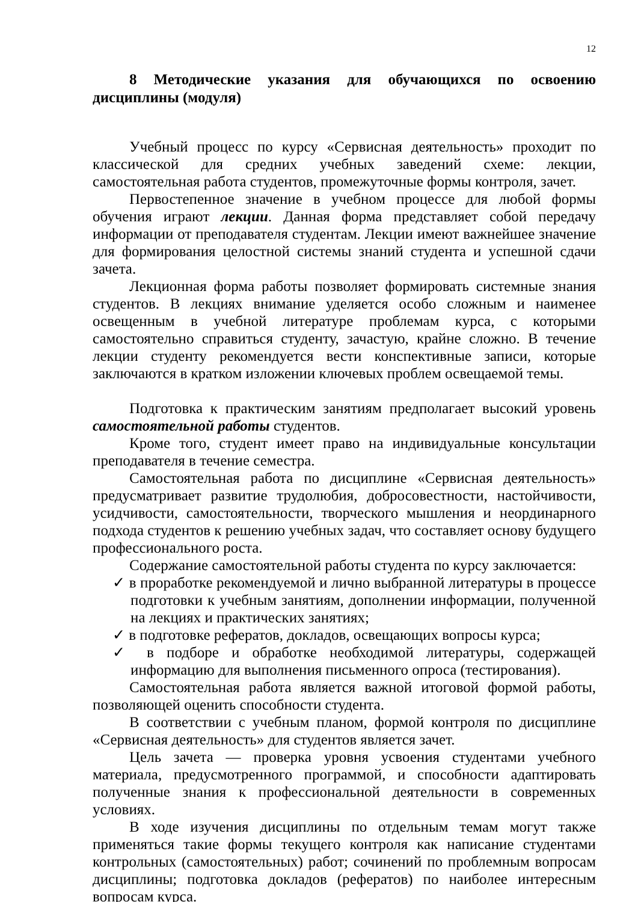12
8 Методические указания для обучающихся по освоению дисциплины (модуля)
Учебный процесс по курсу «Сервисная деятельность» проходит по классической для средних учебных заведений схеме: лекции, самостоятельная работа студентов, промежуточные формы контроля, зачет.
Первостепенное значение в учебном процессе для любой формы обучения играют лекции. Данная форма представляет собой передачу информации от преподавателя студентам. Лекции имеют важнейшее значение для формирования целостной системы знаний студента и успешной сдачи зачета.
Лекционная форма работы позволяет формировать системные знания студентов. В лекциях внимание уделяется особо сложным и наименее освещенным в учебной литературе проблемам курса, с которыми самостоятельно справиться студенту, зачастую, крайне сложно. В течение лекции студенту рекомендуется вести конспективные записи, которые заключаются в кратком изложении ключевых проблем освещаемой темы.
Подготовка к практическим занятиям предполагает высокий уровень самостоятельной работы студентов.
Кроме того, студент имеет право на индивидуальные консультации преподавателя в течение семестра.
Самостоятельная работа по дисциплине «Сервисная деятельность» предусматривает развитие трудолюбия, добросовестности, настойчивости, усидчивости, самостоятельности, творческого мышления и неординарного подхода студентов к решению учебных задач, что составляет основу будущего профессионального роста.
Содержание самостоятельной работы студента по курсу заключается:
✓ в проработке рекомендуемой и лично выбранной литературы в процессе подготовки к учебным занятиям, дополнении информации, полученной на лекциях и практических занятиях;
✓ в подготовке рефератов, докладов, освещающих вопросы курса;
✓ в подборе и обработке необходимой литературы, содержащей информацию для выполнения письменного опроса (тестирования).
Самостоятельная работа является важной итоговой формой работы, позволяющей оценить способности студента.
В соответствии с учебным планом, формой контроля по дисциплине «Сервисная деятельность» для студентов является зачет.
Цель зачета — проверка уровня усвоения студентами учебного материала, предусмотренного программой, и способности адаптировать полученные знания к профессиональной деятельности в современных условиях.
В ходе изучения дисциплины по отдельным темам могут также применяться такие формы текущего контроля как написание студентами контрольных (самостоятельных) работ; сочинений по проблемным вопросам дисциплины; подготовка докладов (рефератов) по наиболее интересным вопросам курса.